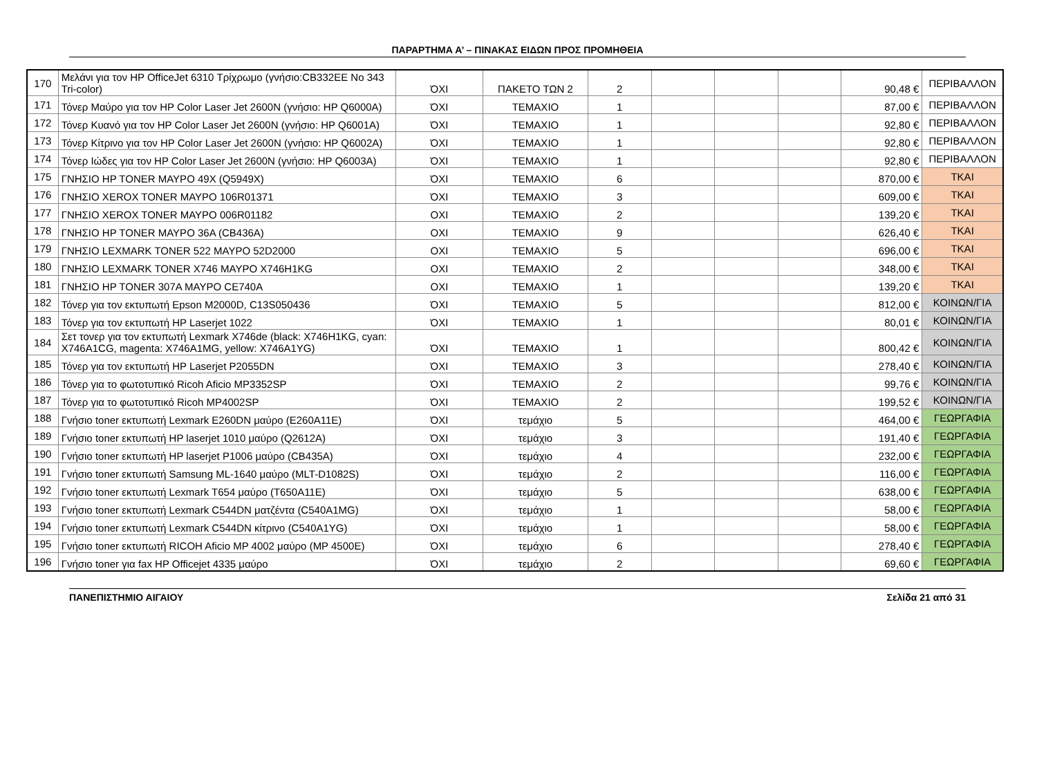ΠΑΡΑΡΤΗΜΑ Α’ – ΠΙΝΑΚΑΣ ΕΙΔΩΝ ΠΡΟΣ ΠΡΟΜΗΘΕΙΑ
| 170 | Μελάνι για τον HP OfficeJet 6310 Τρίχρωμο (γνήσιο:CB332EE No 343 Tri-color) | ΌΧΙ | ΠΑΚΕΤΟ ΤΩΝ 2 | 2 | | | | 90,48 € | ΠΕΡΙΒΑΛΛΟΝ |
| 171 | Τόνερ Μαύρο για τον HP Color Laser Jet 2600N (γνήσιο: HP Q6000A) | ΌΧΙ | ΤΕΜΑΧΙΟ | 1 | | | | 87,00 € | ΠΕΡΙΒΑΛΛΟΝ |
| 172 | Τόνερ Κυανό για τον HP Color Laser Jet 2600N (γνήσιο: HP Q6001A) | ΌΧΙ | ΤΕΜΑΧΙΟ | 1 | | | | 92,80 € | ΠΕΡΙΒΑΛΛΟΝ |
| 173 | Τόνερ Κίτρινο για τον HP Color Laser Jet 2600N (γνήσιο: HP Q6002A) | ΌΧΙ | ΤΕΜΑΧΙΟ | 1 | | | | 92,80 € | ΠΕΡΙΒΑΛΛΟΝ |
| 174 | Τόνερ Ιώδες για τον HP Color Laser Jet 2600N (γνήσιο: HP Q6003A) | ΌΧΙ | ΤΕΜΑΧΙΟ | 1 | | | | 92,80 € | ΠΕΡΙΒΑΛΛΟΝ |
| 175 | ΓΝΗΣΙΟ HP TONER ΜΑΥΡΟ 49X (Q5949X) | ΌΧΙ | ΤΕΜΑΧΙΟ | 6 | | | | 870,00 € | ΤΚΑΙ |
| 176 | ΓΝΗΣΙΟ XEROX TONER ΜΑΥΡΟ 106R01371 | ΌΧΙ | ΤΕΜΑΧΙΟ | 3 | | | | 609,00 € | ΤΚΑΙ |
| 177 | ΓΝΗΣΙΟ XEROX TONER ΜΑΥΡΟ 006R01182 | ΟΧΙ | ΤΕΜΑΧΙΟ | 2 | | | | 139,20 € | ΤΚΑΙ |
| 178 | ΓΝΗΣΙΟ HP TONER ΜΑΥΡΟ 36A (CB436A) | ΟΧΙ | ΤΕΜΑΧΙΟ | 9 | | | | 626,40 € | ΤΚΑΙ |
| 179 | ΓΝΗΣΙΟ LEXMARK TONER 522 ΜΑΥΡΟ 52D2000 | ΟΧΙ | ΤΕΜΑΧΙΟ | 5 | | | | 696,00 € | ΤΚΑΙ |
| 180 | ΓΝΗΣΙΟ LEXMARK TONER X746 ΜΑΥΡΟ X746H1KG | ΟΧΙ | ΤΕΜΑΧΙΟ | 2 | | | | 348,00 € | ΤΚΑΙ |
| 181 | ΓΝΗΣΙΟ HP TONER 307A ΜΑΥΡΟ CE740A | ΟΧΙ | ΤΕΜΑΧΙΟ | 1 | | | | 139,20 € | ΤΚΑΙ |
| 182 | Τόνερ για τον εκτυπωτή Epson M2000D, C13S050436 | ΌΧΙ | ΤΕΜΑΧΙΟ | 5 | | | | 812,00 € | ΚΟΙΝΩΝ/ΓΙΑ |
| 183 | Τόνερ για τον εκτυπωτή HP Laserjet 1022 | ΌΧΙ | ΤΕΜΑΧΙΟ | 1 | | | | 80,01 € | ΚΟΙΝΩΝ/ΓΙΑ |
| 184 | Σετ τονερ για τον εκτυπωτή Lexmark X746de (black: X746H1KG, cyan: X746A1CG, magenta: X746A1MG, yellow: X746A1YG) | ΌΧΙ | ΤΕΜΑΧΙΟ | 1 | | | | 800,42 € | ΚΟΙΝΩΝ/ΓΙΑ |
| 185 | Τόνερ για τον εκτυπωτή HP Laserjet P2055DN | ΌΧΙ | ΤΕΜΑΧΙΟ | 3 | | | | 278,40 € | ΚΟΙΝΩΝ/ΓΙΑ |
| 186 | Τόνερ για το φωτοτυπικό Ricoh Aficio MP3352SP | ΌΧΙ | ΤΕΜΑΧΙΟ | 2 | | | | 99,76 € | ΚΟΙΝΩΝ/ΓΙΑ |
| 187 | Τόνερ για το φωτοτυπικό Ricoh MP4002SP | ΌΧΙ | ΤΕΜΑΧΙΟ | 2 | | | | 199,52 € | ΚΟΙΝΩΝ/ΓΙΑ |
| 188 | Γνήσιο toner εκτυπωτή Lexmark E260DN μαύρο (E260A11E) | ΌΧΙ | τεμάχιο | 5 | | | | 464,00 € | ΓΕΩΡΓΑΦΙΑ |
| 189 | Γνήσιο toner εκτυπωτή HP laserjet 1010 μαύρο (Q2612A) | ΌΧΙ | τεμάχιο | 3 | | | | 191,40 € | ΓΕΩΡΓΑΦΙΑ |
| 190 | Γνήσιο toner εκτυπωτή HP laserjet P1006 μαύρο (CB435A) | ΌΧΙ | τεμάχιο | 4 | | | | 232,00 € | ΓΕΩΡΓΑΦΙΑ |
| 191 | Γνήσιο toner εκτυπωτή Samsung ML-1640 μαύρο (MLT-D1082S) | ΌΧΙ | τεμάχιο | 2 | | | | 116,00 € | ΓΕΩΡΓΑΦΙΑ |
| 192 | Γνήσιο toner εκτυπωτή Lexmark T654 μαύρο (T650A11E) | ΌΧΙ | τεμάχιο | 5 | | | | 638,00 € | ΓΕΩΡΓΑΦΙΑ |
| 193 | Γνήσιο toner εκτυπωτή Lexmark C544DN ματζέντα (C540A1MG) | ΌΧΙ | τεμάχιο | 1 | | | | 58,00 € | ΓΕΩΡΓΑΦΙΑ |
| 194 | Γνήσιο toner εκτυπωτή Lexmark C544DN κίτρινο (C540A1YG) | ΌΧΙ | τεμάχιο | 1 | | | | 58,00 € | ΓΕΩΡΓΑΦΙΑ |
| 195 | Γνήσιο toner εκτυπωτή RICOH Aficio MP 4002 μαύρο (MP 4500E) | ΌΧΙ | τεμάχιο | 6 | | | | 278,40 € | ΓΕΩΡΓΑΦΙΑ |
| 196 | Γνήσιο toner για fax HP Officejet 4335 μαύρο | ΌΧΙ | τεμάχιο | 2 | | | | 69,60 € | ΓΕΩΡΓΑΦΙΑ |
ΠΑΝΕΠΙΣΤΗΜΙΟ ΑΙΓΑΙΟΥ Σελίδα 21 από 31